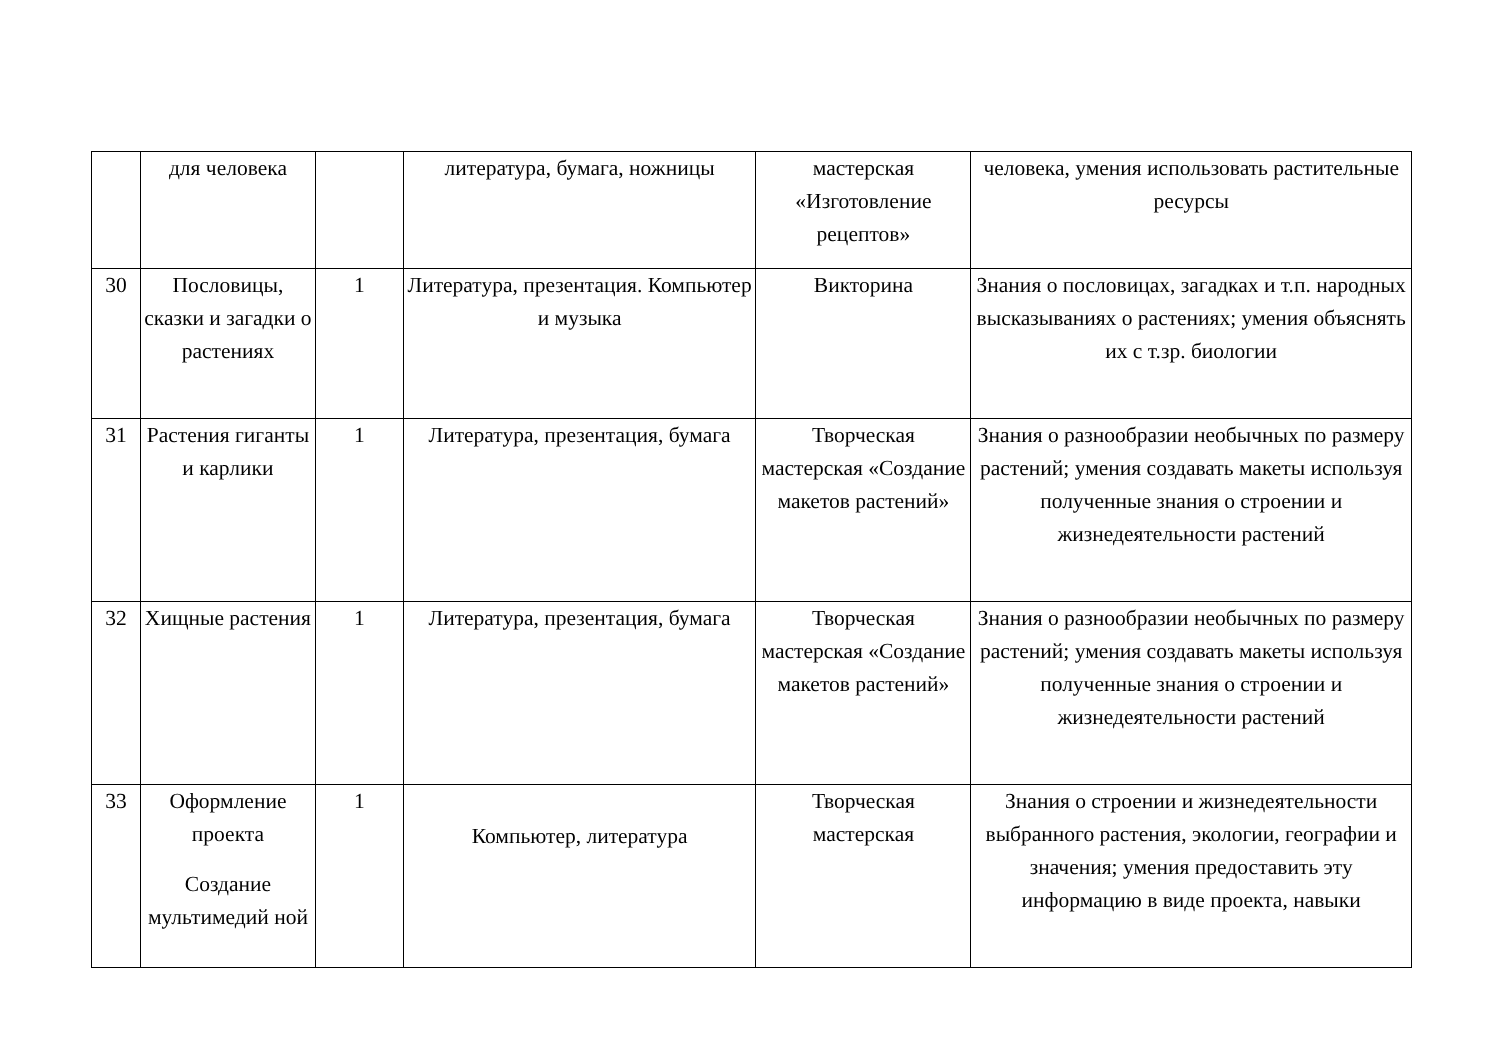| | для человека | | литература, бумага, ножницы | мастерская «Изготовление рецептов» | человека, умения использовать растительные ресурсы |
| 30 | Пословицы, сказки и загадки о растениях | 1 | Литература, презентация. Компьютер и музыка | Викторина | Знания о пословицах, загадках и т.п. народных высказываниях о растениях; умения объяснять их с т.зр. биологии |
| 31 | Растения гиганты и карлики | 1 | Литература, презентация, бумага | Творческая мастерская «Создание макетов растений» | Знания о разнообразии необычных по размеру растений; умения создавать макеты используя полученные знания о строении и жизнедеятельности растений |
| 32 | Хищные растения | 1 | Литература, презентация, бумага | Творческая мастерская «Создание макетов растений» | Знания о разнообразии необычных по размеру растений; умения создавать макеты используя полученные знания о строении и жизнедеятельности растений |
| 33 | Оформление проекта Создание мультимедий ной | 1 | Компьютер, литература | Творческая мастерская | Знания о строении и жизнедеятельности выбранного растения, экологии, географии и значения; умения предоставить эту информацию в виде проекта, навыки |